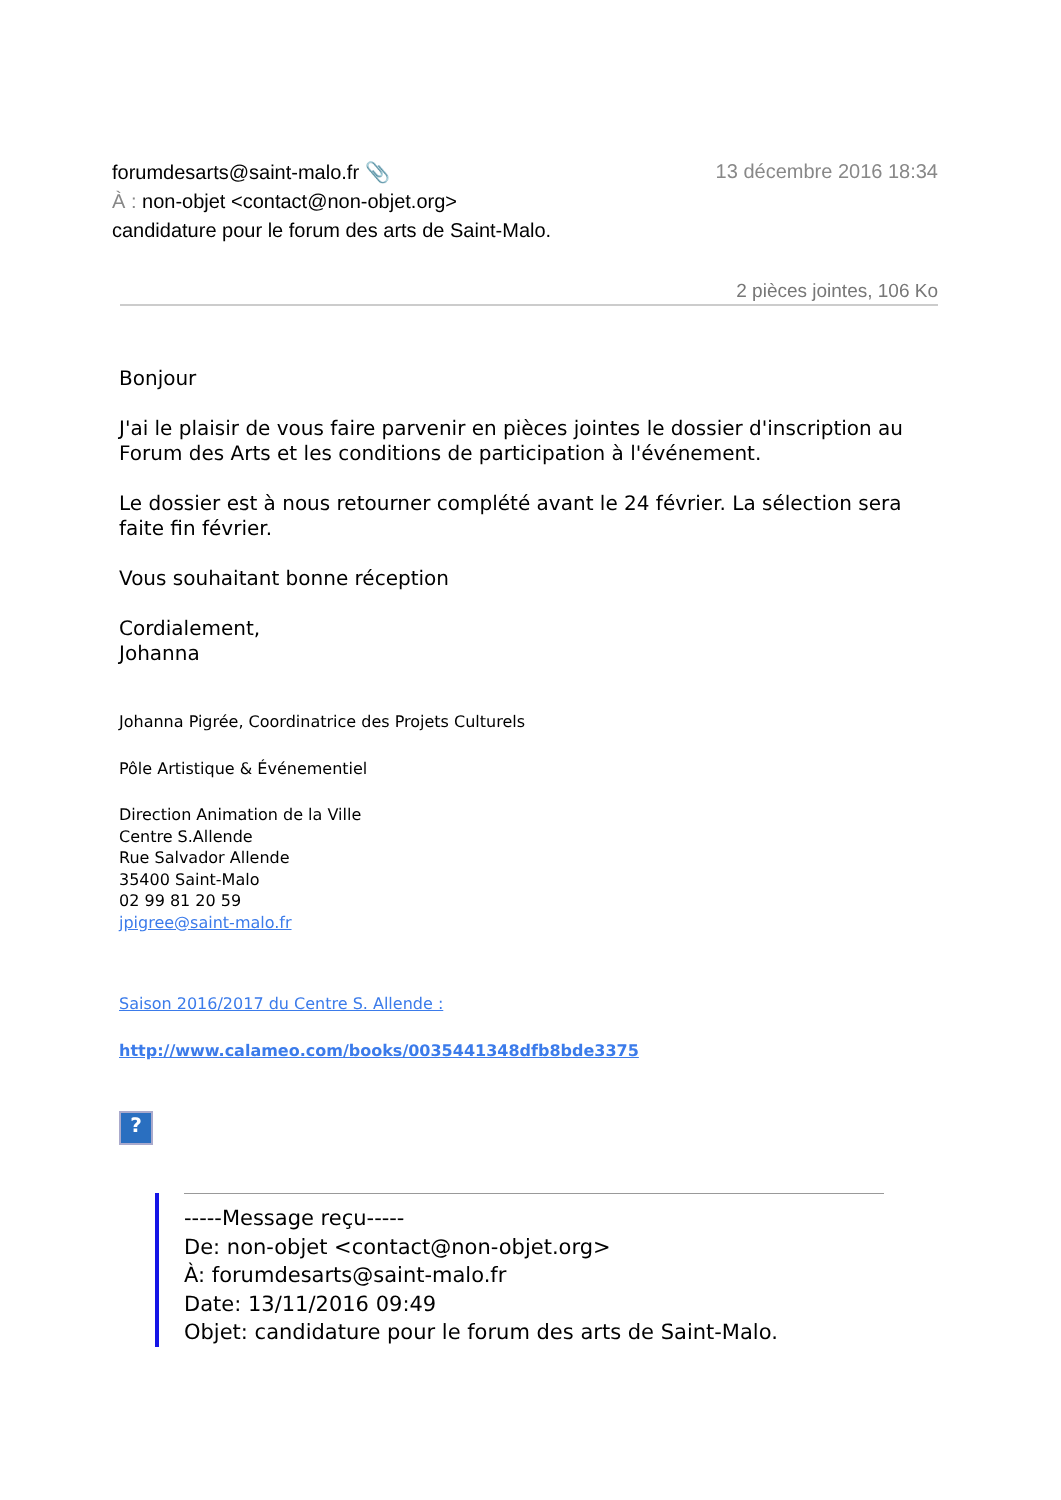forumdesarts@saint-malo.fr 📎 13 décembre 2016 18:34
À : non-objet <contact@non-objet.org>
candidature pour le forum des arts de Saint-Malo.
2 pièces jointes, 106 Ko
Bonjour
J'ai le plaisir de vous faire parvenir en pièces jointes le dossier d'inscription au Forum des Arts et les conditions de participation à l'événement.
Le dossier est à nous retourner complété avant le 24 février. La sélection sera faite fin février.
Vous souhaitant bonne réception
Cordialement,
Johanna
Johanna Pigrée, Coordinatrice des Projets Culturels
Pôle Artistique & Événementiel
Direction Animation de la Ville
Centre S.Allende
Rue Salvador Allende
35400 Saint-Malo
02 99 81 20 59
jpigree@saint-malo.fr
Saison 2016/2017 du Centre S. Allende :
http://www.calameo.com/books/0035441348dfb8bde3375
?
-----Message reçu-----
De: non-objet <contact@non-objet.org>
À: forumdesarts@saint-malo.fr
Date: 13/11/2016 09:49
Objet: candidature pour le forum des arts de Saint-Malo.